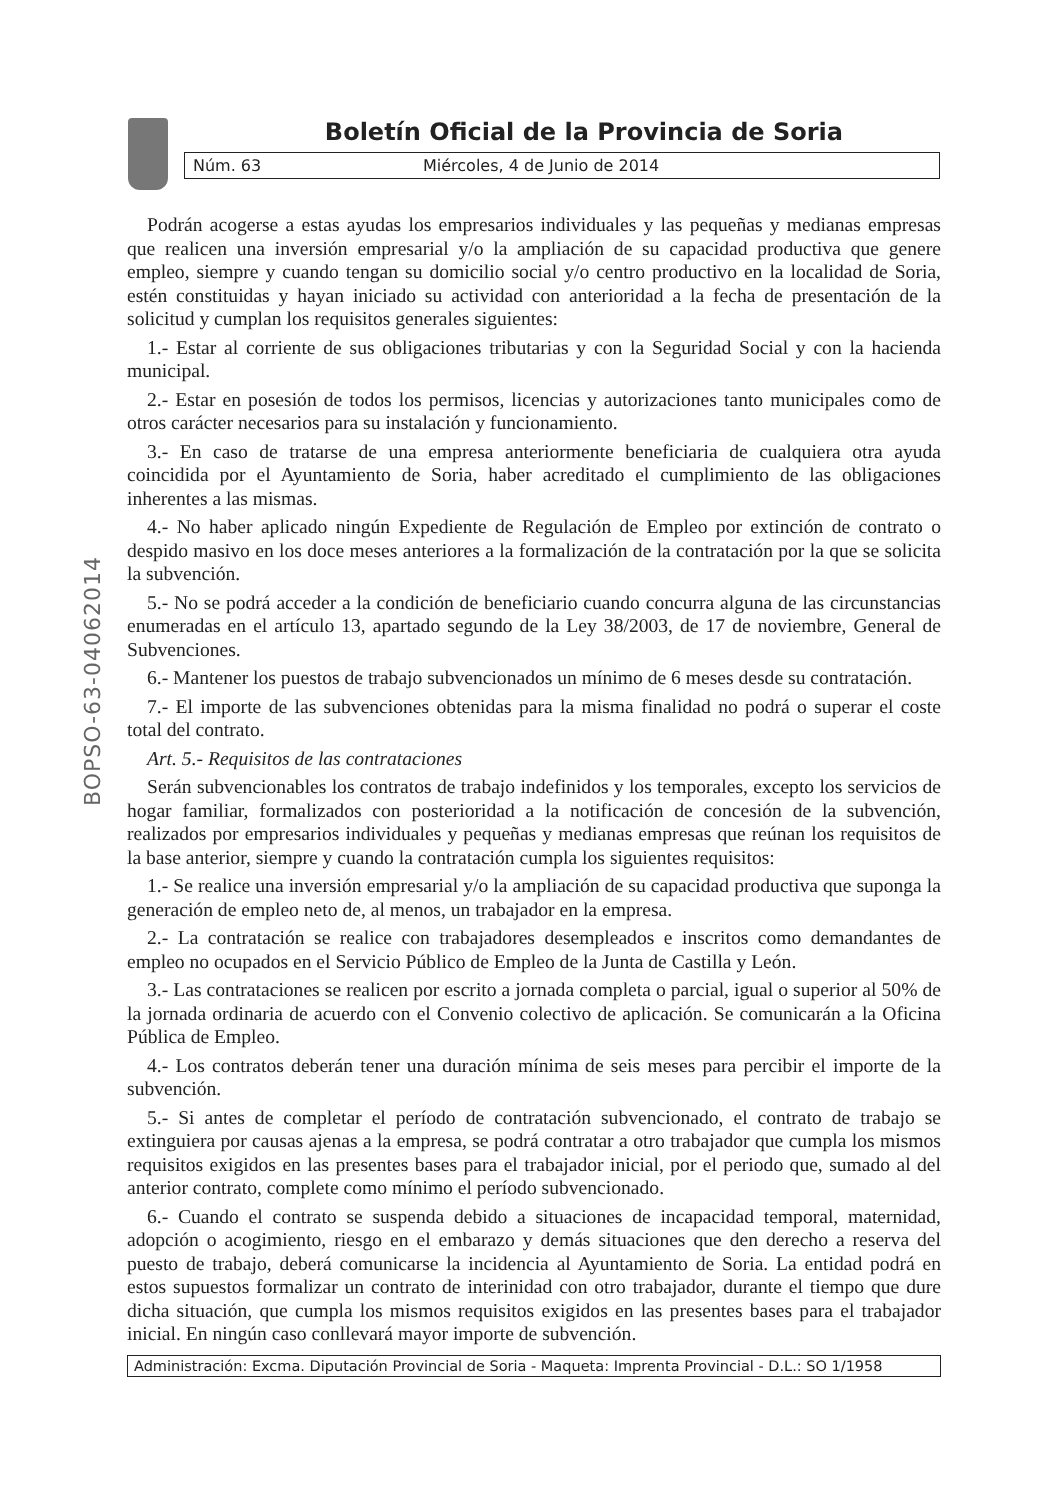Boletín Oficial de la Provincia de Soria
Núm. 63 Miércoles, 4 de Junio de 2014
BOPSO-63-04062014
Podrán acogerse a estas ayudas los empresarios individuales y las pequeñas y medianas empresas que realicen una inversión empresarial y/o la ampliación de su capacidad productiva que genere empleo, siempre y cuando tengan su domicilio social y/o centro productivo en la localidad de Soria, estén constituidas y hayan iniciado su actividad con anterioridad a la fecha de presentación de la solicitud y cumplan los requisitos generales siguientes:
1.- Estar al corriente de sus obligaciones tributarias y con la Seguridad Social y con la hacienda municipal.
2.- Estar en posesión de todos los permisos, licencias y autorizaciones tanto municipales como de otros carácter necesarios para su instalación y funcionamiento.
3.- En caso de tratarse de una empresa anteriormente beneficiaria de cualquiera otra ayuda coincidida por el Ayuntamiento de Soria, haber acreditado el cumplimiento de las obligaciones inherentes a las mismas.
4.- No haber aplicado ningún Expediente de Regulación de Empleo por extinción de contrato o despido masivo en los doce meses anteriores a la formalización de la contratación por la que se solicita la subvención.
5.- No se podrá acceder a la condición de beneficiario cuando concurra alguna de las circunstancias enumeradas en el artículo 13, apartado segundo de la Ley 38/2003, de 17 de noviembre, General de Subvenciones.
6.- Mantener los puestos de trabajo subvencionados un mínimo de 6 meses desde su contratación.
7.- El importe de las subvenciones obtenidas para la misma finalidad no podrá o superar el coste total del contrato.
Art. 5.- Requisitos de las contrataciones
Serán subvencionables los contratos de trabajo indefinidos y los temporales, excepto los servicios de hogar familiar, formalizados con posterioridad a la notificación de concesión de la subvención, realizados por empresarios individuales y pequeñas y medianas empresas que reúnan los requisitos de la base anterior, siempre y cuando la contratación cumpla los siguientes requisitos:
1.- Se realice una inversión empresarial y/o la ampliación de su capacidad productiva que suponga la generación de empleo neto de, al menos, un trabajador en la empresa.
2.- La contratación se realice con trabajadores desempleados e inscritos como demandantes de empleo no ocupados en el Servicio Público de Empleo de la Junta de Castilla y León.
3.- Las contrataciones se realicen por escrito a jornada completa o parcial, igual o superior al 50% de la jornada ordinaria de acuerdo con el Convenio colectivo de aplicación. Se comunicarán a la Oficina Pública de Empleo.
4.- Los contratos deberán tener una duración mínima de seis meses para percibir el importe de la subvención.
5.- Si antes de completar el período de contratación subvencionado, el contrato de trabajo se extinguiera por causas ajenas a la empresa, se podrá contratar a otro trabajador que cumpla los mismos requisitos exigidos en las presentes bases para el trabajador inicial, por el periodo que, sumado al del anterior contrato, complete como mínimo el período subvencionado.
6.- Cuando el contrato se suspenda debido a situaciones de incapacidad temporal, maternidad, adopción o acogimiento, riesgo en el embarazo y demás situaciones que den derecho a reserva del puesto de trabajo, deberá comunicarse la incidencia al Ayuntamiento de Soria. La entidad podrá en estos supuestos formalizar un contrato de interinidad con otro trabajador, durante el tiempo que dure dicha situación, que cumpla los mismos requisitos exigidos en las presentes bases para el trabajador inicial. En ningún caso conllevará mayor importe de subvención.
Administración: Excma. Diputación Provincial de Soria - Maqueta: Imprenta Provincial - D.L.: SO 1/1958